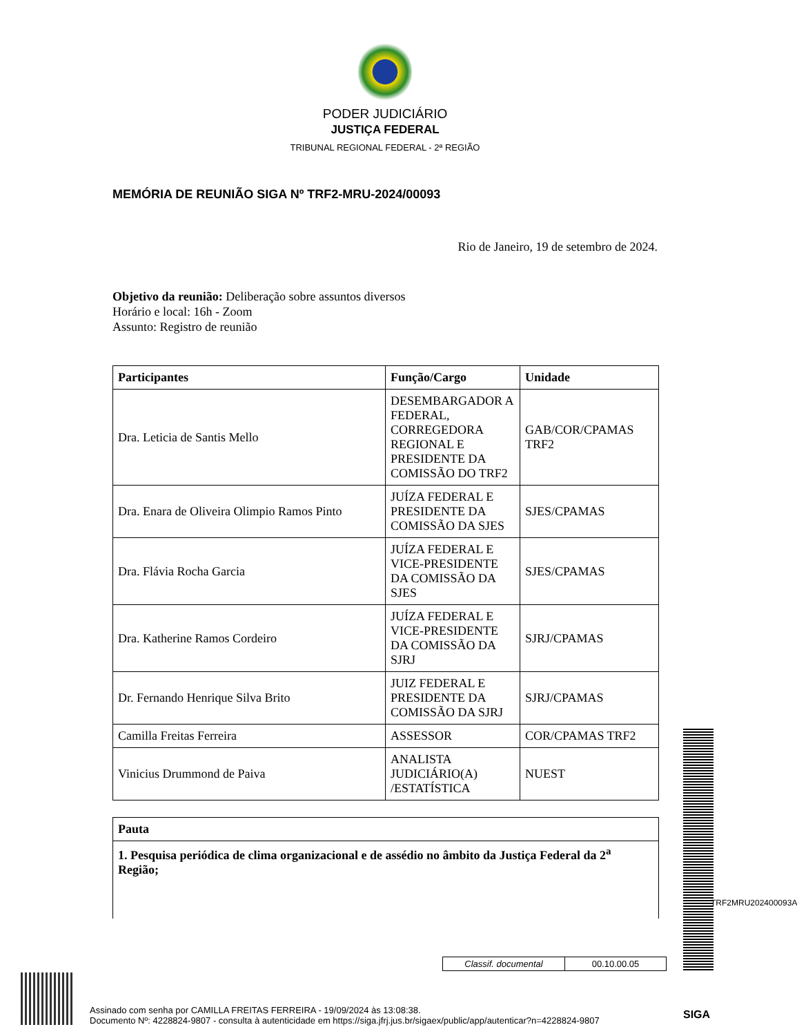PODER JUDICIÁRIO
JUSTIÇA FEDERAL
TRIBUNAL REGIONAL FEDERAL - 2ª REGIÃO
MEMÓRIA DE REUNIÃO SIGA Nº TRF2-MRU-2024/00093
Rio de Janeiro, 19 de setembro de 2024.
Objetivo da reunião: Deliberação sobre assuntos diversos
Horário e local: 16h - Zoom
Assunto: Registro de reunião
| Participantes | Função/Cargo | Unidade |
| --- | --- | --- |
| Dra. Leticia de Santis Mello | DESEMBARGADOR A FEDERAL, CORREGEDORA REGIONAL E PRESIDENTE DA COMISSÃO DO TRF2 | GAB/COR/CPAMAS TRF2 |
| Dra. Enara de Oliveira Olimpio Ramos Pinto | JUÍZA FEDERAL E PRESIDENTE DA COMISSÃO DA SJES | SJES/CPAMAS |
| Dra. Flávia Rocha Garcia | JUÍZA FEDERAL E VICE-PRESIDENTE DA COMISSÃO DA SJES | SJES/CPAMAS |
| Dra. Katherine Ramos Cordeiro | JUÍZA FEDERAL E VICE-PRESIDENTE DA COMISSÃO DA SJRJ | SJRJ/CPAMAS |
| Dr. Fernando Henrique Silva Brito | JUIZ FEDERAL E PRESIDENTE DA COMISSÃO DA SJRJ | SJRJ/CPAMAS |
| Camilla Freitas Ferreira | ASSESSOR | COR/CPAMAS TRF2 |
| Vinicius Drummond de Paiva | ANALISTA JUDICIÁRIO(A) /ESTATÍSTICA | NUEST |
| Pauta |
| --- |
| 1. Pesquisa periódica de clima organizacional e de assédio no âmbito da Justiça Federal da 2<sup>a</sup> Região; |
Classif. documental 00.10.00.05
TRF2MRU202400093A
Assinado com senha por CAMILLA FREITAS FERREIRA - 19/09/2024 às 13:08:38.
Documento Nº: 4228824-9807 - consulta à autenticidade em https://siga.jfrj.jus.br/sigaex/public/app/autenticar?n=4228824-9807
SIGA